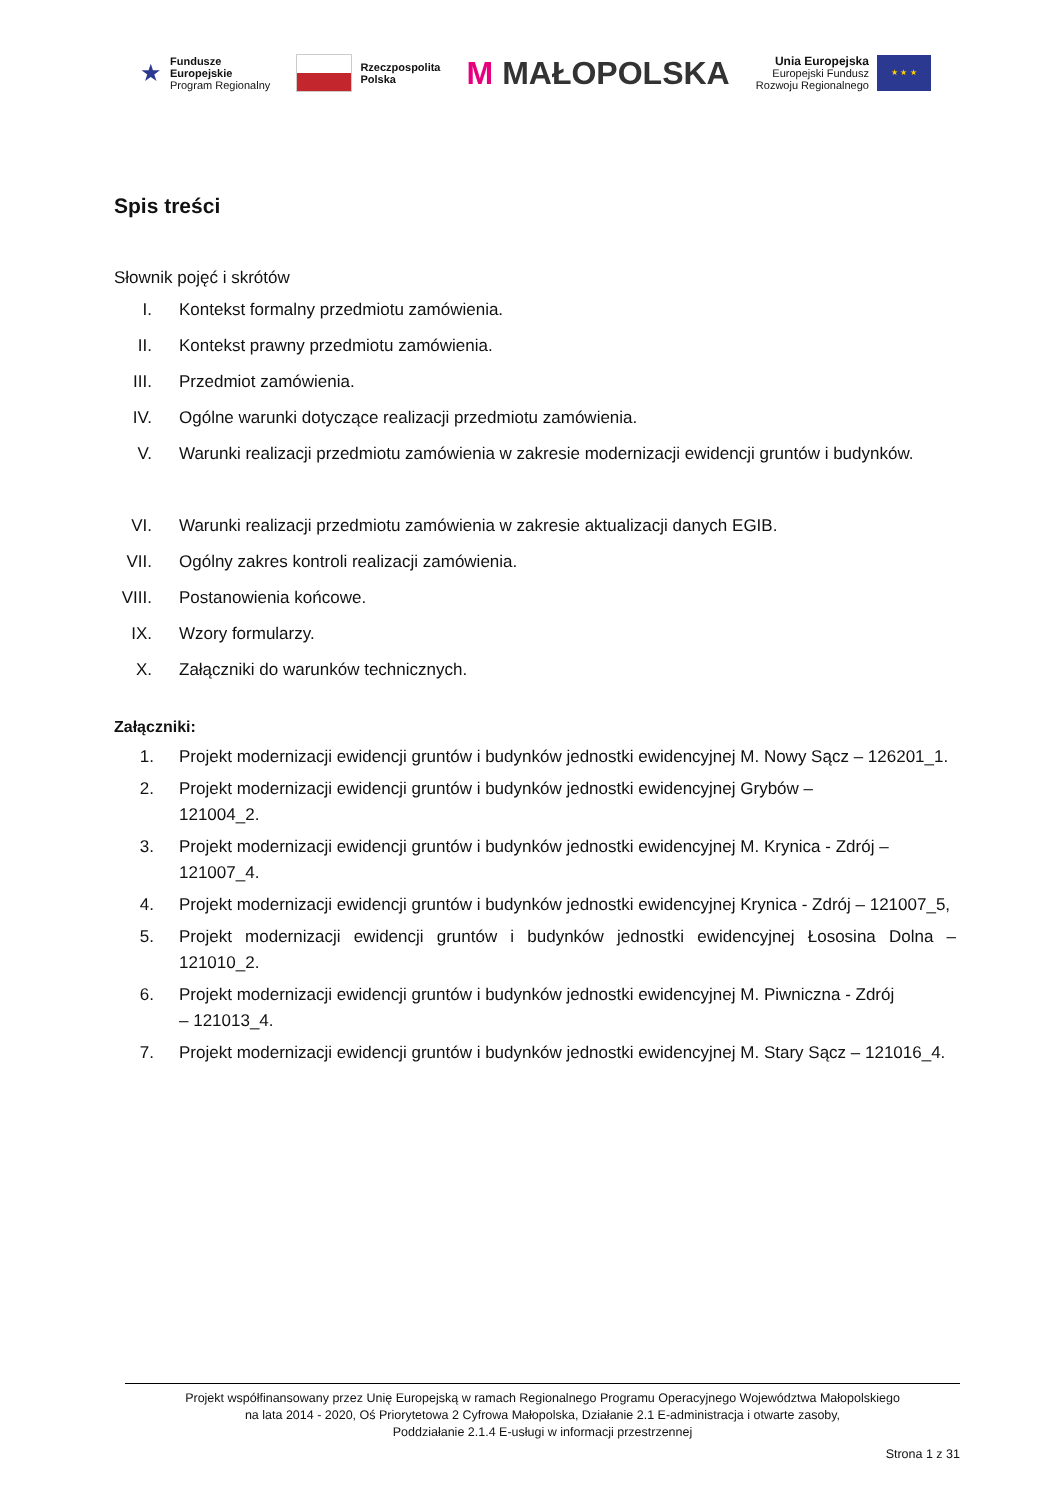★ Fundusze
Europejskie
Program Regionalny
Rzeczpospolita
Polska
M MAŁOPOLSKA
Unia Europejska
Europejski Fundusz
Rozwoju Regionalnego
★ ★ ★
Spis treści
Słownik pojęć i skrótów
I. Kontekst formalny przedmiotu zamówienia.
II. Kontekst prawny przedmiotu zamówienia.
III. Przedmiot zamówienia.
IV. Ogólne warunki dotyczące realizacji przedmiotu zamówienia.
V. Warunki realizacji przedmiotu zamówienia w zakresie modernizacji ewidencji gruntów i budynków.
VI. Warunki realizacji przedmiotu zamówienia w zakresie aktualizacji danych EGIB.
VII. Ogólny zakres kontroli realizacji zamówienia.
VIII. Postanowienia końcowe.
IX. Wzory formularzy.
X. Załączniki do warunków technicznych.
Załączniki:
1. Projekt modernizacji ewidencji gruntów i budynków jednostki ewidencyjnej M. Nowy Sącz – 126201_1.
2. Projekt modernizacji ewidencji gruntów i budynków jednostki ewidencyjnej Grybów –
121004_2.
3. Projekt modernizacji ewidencji gruntów i budynków jednostki ewidencyjnej M. Krynica - Zdrój –
121007_4.
4. Projekt modernizacji ewidencji gruntów i budynków jednostki ewidencyjnej Krynica - Zdrój – 121007_5,
5. Projekt modernizacji ewidencji gruntów i budynków jednostki ewidencyjnej Łososina Dolna – 121010_2.
6. Projekt modernizacji ewidencji gruntów i budynków jednostki ewidencyjnej M. Piwniczna - Zdrój
– 121013_4.
7. Projekt modernizacji ewidencji gruntów i budynków jednostki ewidencyjnej M. Stary Sącz – 121016_4.
Projekt współfinansowany przez Unię Europejską w ramach Regionalnego Programu Operacyjnego Województwa Małopolskiego
na lata 2014 - 2020, Oś Priorytetowa 2 Cyfrowa Małopolska, Działanie 2.1 E-administracja i otwarte zasoby,
Poddziałanie 2.1.4 E-usługi w informacji przestrzennej
Strona 1 z 31